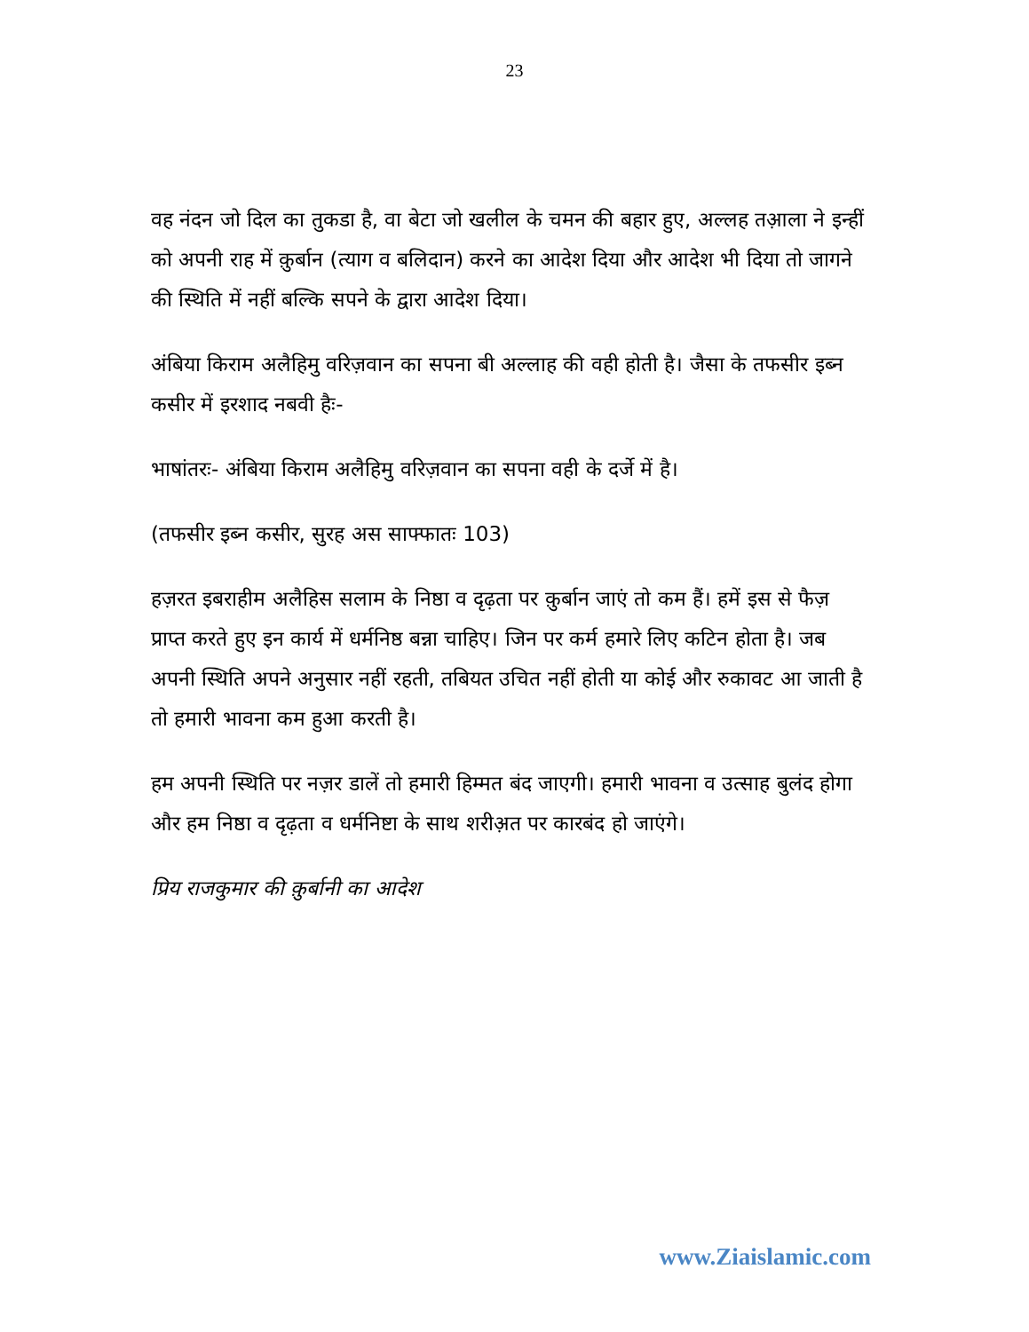23
वह नंदन जो दिल का तुकडा है, वा बेटा जो खलील के चमन की बहार हुए, अल्लह तआ़ला ने इन्हीं को अपनी राह में क़ुर्बान (त्याग व बलिदान) करने का आदेश दिया और आदेश भी दिया तो जागने की स्थिति में नहीं बल्कि सपने के द्वारा आदेश दिया।
अंबिया किराम अलैहिमु वरिज़वान का सपना बी अल्लाह की वही होती है। जैसा के तफसीर इब्न कसीर में इरशाद नबवी हैः-
भाषांतरः- अंबिया किराम अलैहिमु वरिज़वान का सपना वही के दर्जे में है।
(तफसीर इब्न कसीर, सुरह अस साफ्फातः 103)
हज़रत इबराहीम अलैहिस सलाम के निष्ठा व दृढ़ता पर क़ुर्बान जाएं तो कम हैं। हमें इस से फैज़ प्राप्त करते हुए इन कार्य में धर्मनिष्ठ बन्ना चाहिए। जिन पर कर्म हमारे लिए कटिन होता है। जब अपनी स्थिति अपने अनुसार नहीं रहती, तबियत उचित नहीं होती या कोई और रुकावट आ जाती है तो हमारी भावना कम हुआ करती है।
हम अपनी स्थिति पर नज़र डालें तो हमारी हिम्मत बंद जाएगी। हमारी भावना व उत्साह बुलंद होगा और हम निष्ठा व दृढ़ता व धर्मनिष्टा के साथ शरीअ़त पर कारबंद हो जाएंगे।
प्रिय राजकुमार की क़ुर्बानी का आदेश
www.Ziaislamic.com